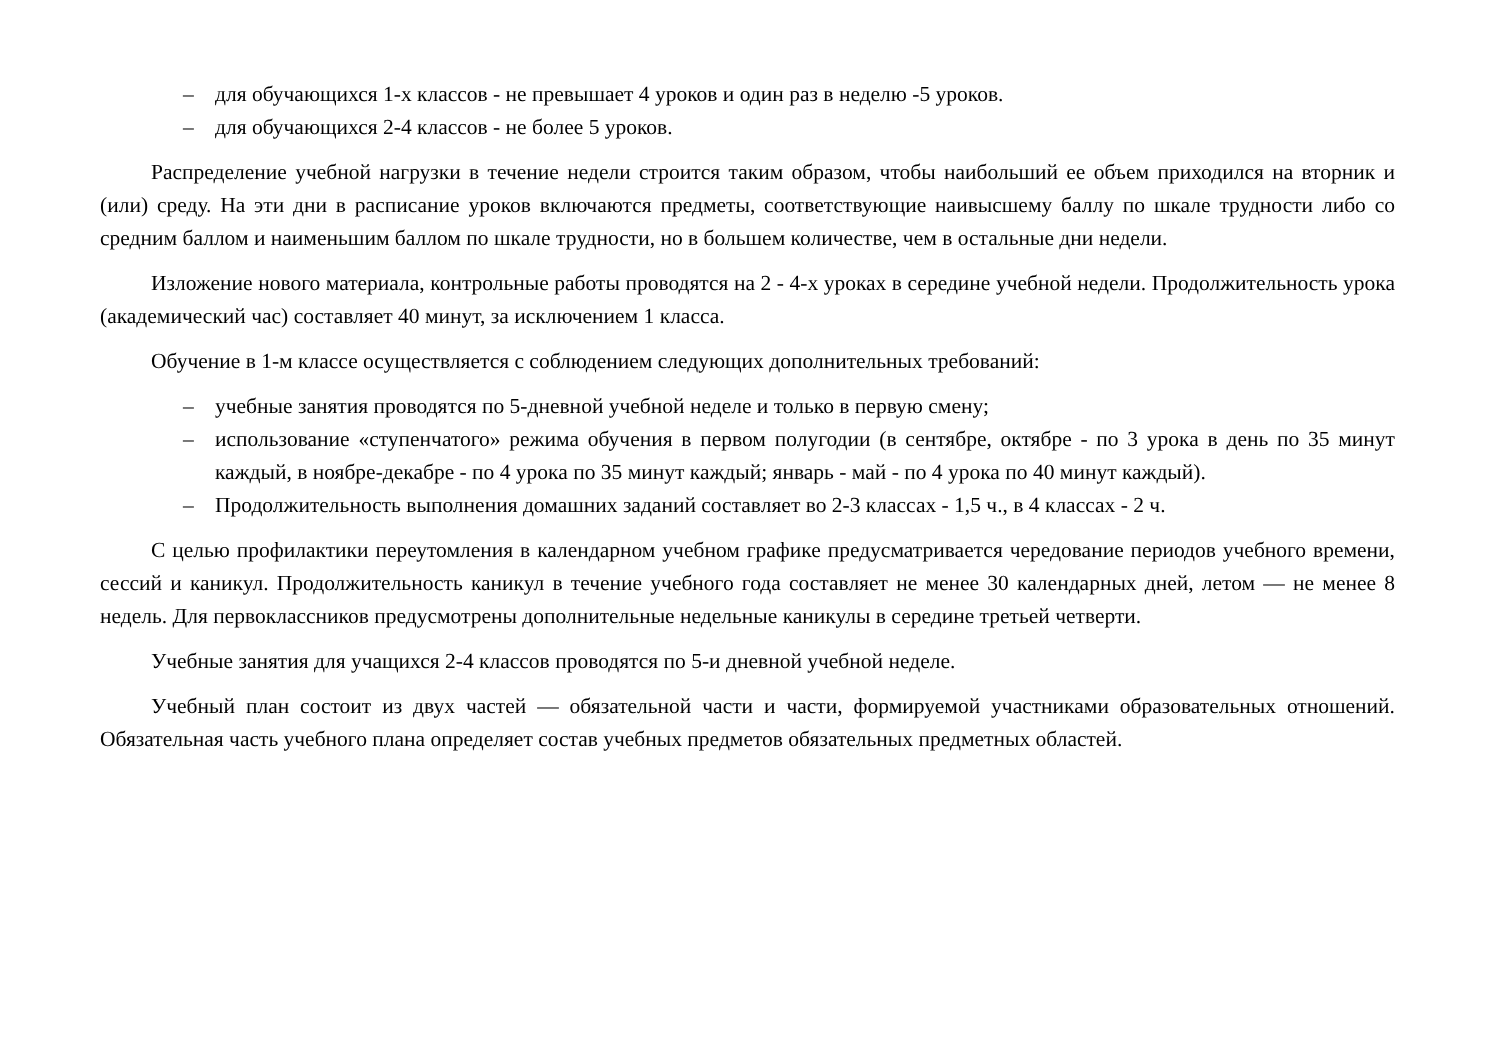– для обучающихся 1-х классов - не превышает 4 уроков и один раз в неделю -5 уроков.
– для обучающихся 2-4 классов - не более 5 уроков.
Распределение учебной нагрузки в течение недели строится таким образом, чтобы наибольший ее объем приходился на вторник и (или) среду. На эти дни в расписание уроков включаются предметы, соответствующие наивысшему баллу по шкале трудности либо со средним баллом и наименьшим баллом по шкале трудности, но в большем количестве, чем в остальные дни недели.
Изложение нового материала, контрольные работы проводятся на 2 - 4-х уроках в середине учебной недели. Продолжительность урока (академический час) составляет 40 минут, за исключением 1 класса.
Обучение в 1-м классе осуществляется с соблюдением следующих дополнительных требований:
– учебные занятия проводятся по 5-дневной учебной неделе и только в первую смену;
– использование «ступенчатого» режима обучения в первом полугодии (в сентябре, октябре - по 3 урока в день по 35 минут каждый, в ноябре-декабре - по 4 урока по 35 минут каждый; январь - май - по 4 урока по 40 минут каждый).
– Продолжительность выполнения домашних заданий составляет во 2-3 классах - 1,5 ч., в 4 классах - 2 ч.
С целью профилактики переутомления в календарном учебном графике предусматривается чередование периодов учебного времени, сессий и каникул. Продолжительность каникул в течение учебного года составляет не менее 30 календарных дней, летом — не менее 8 недель. Для первоклассников предусмотрены дополнительные недельные каникулы в середине третьей четверти.
Учебные занятия для учащихся 2-4 классов проводятся по 5-и дневной учебной неделе.
Учебный план состоит из двух частей — обязательной части и части, формируемой участниками образовательных отношений. Обязательная часть учебного плана определяет состав учебных предметов обязательных предметных областей.